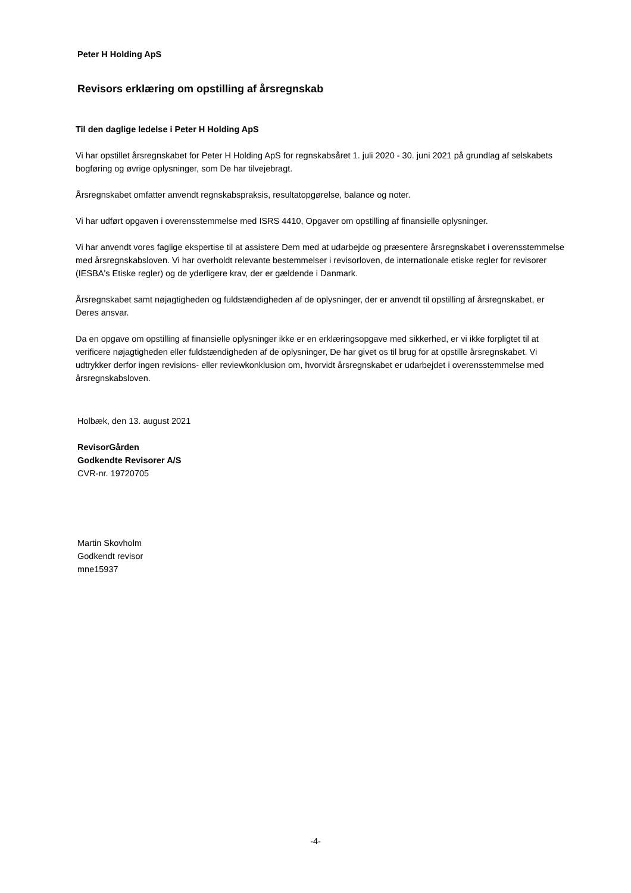Peter H Holding ApS
Revisors erklæring om opstilling af årsregnskab
Til den daglige ledelse i Peter H Holding ApS
Vi har opstillet årsregnskabet for Peter H Holding ApS for regnskabsåret 1. juli 2020 - 30. juni 2021 på grundlag af selskabets bogføring og øvrige oplysninger, som De har tilvejebragt.
Årsregnskabet omfatter anvendt regnskabspraksis, resultatopgørelse, balance og noter.
Vi har udført opgaven i overensstemmelse med ISRS 4410, Opgaver om opstilling af finansielle oplysninger.
Vi har anvendt vores faglige ekspertise til at assistere Dem med at udarbejde og præsentere årsregnskabet i overensstemmelse med årsregnskabsloven. Vi har overholdt relevante bestemmelser i revisorloven, de internationale etiske regler for revisorer (IESBA's Etiske regler) og de yderligere krav, der er gældende i Danmark.
Årsregnskabet samt nøjagtigheden og fuldstændigheden af de oplysninger, der er anvendt til opstilling af årsregnskabet, er Deres ansvar.
Da en opgave om opstilling af finansielle oplysninger ikke er en erklæringsopgave med sikkerhed, er vi ikke forpligtet til at verificere nøjagtigheden eller fuldstændigheden af de oplysninger, De har givet os til brug for at opstille årsregnskabet. Vi udtrykker derfor ingen revisions- eller reviewkonklusion om, hvorvidt årsregnskabet er udarbejdet i overensstemmelse med årsregnskabsloven.
Holbæk, den 13. august 2021
RevisorGården
Godkendte Revisorer A/S
CVR-nr. 19720705
Martin Skovholm
Godkendt revisor
mne15937
-4-